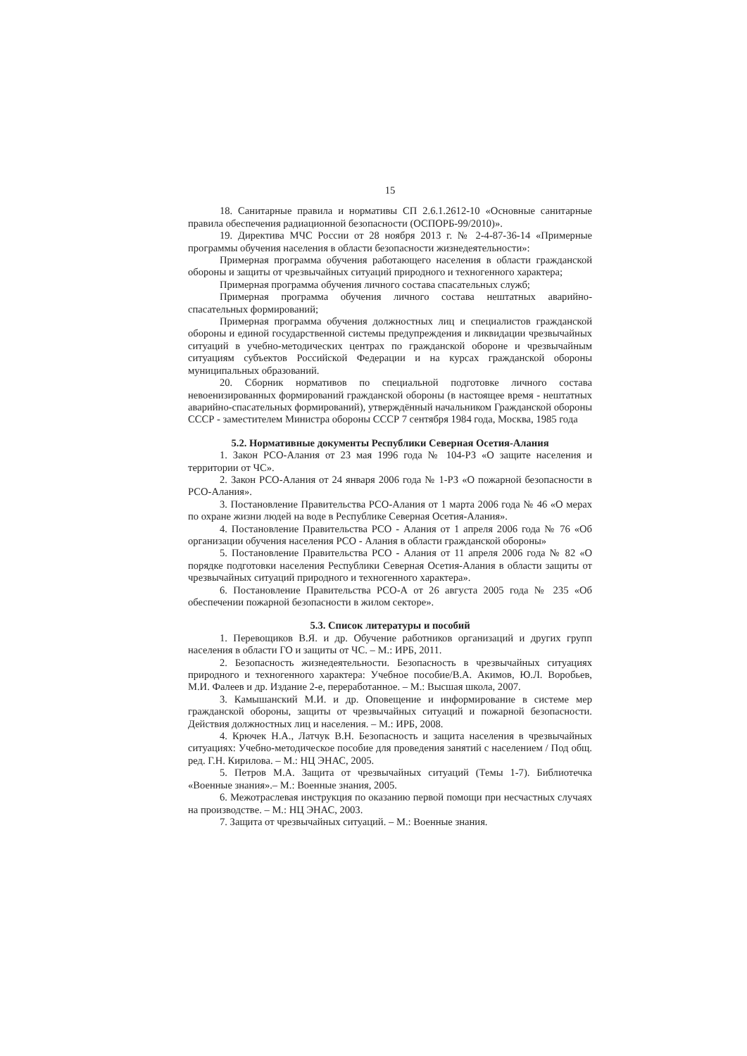15
18. Санитарные правила и нормативы СП 2.6.1.2612-10 «Основные санитарные правила обеспечения радиационной безопасности (ОСПОРБ-99/2010)».
19. Директива МЧС России от 28 ноября 2013 г. № 2-4-87-36-14 «Примерные программы обучения населения в области безопасности жизнедеятельности»:
Примерная программа обучения работающего населения в области гражданской обороны и защиты от чрезвычайных ситуаций природного и техногенного характера;
Примерная программа обучения личного состава спасательных служб;
Примерная программа обучения личного состава нештатных аварийно-спасательных формирований;
Примерная программа обучения должностных лиц и специалистов гражданской обороны и единой государственной системы предупреждения и ликвидации чрезвычайных ситуаций в учебно-методических центрах по гражданской обороне и чрезвычайным ситуациям субъектов Российской Федерации и на курсах гражданской обороны муниципальных образований.
20. Сборник нормативов по специальной подготовке личного состава невоенизированных формирований гражданской обороны (в настоящее время - нештатных аварийно-спасательных формирований), утверждённый начальником Гражданской обороны СССР - заместителем Министра обороны СССР 7 сентября 1984 года, Москва, 1985 года
5.2. Нормативные документы Республики Северная Осетия-Алания
1. Закон РСО-Алания от 23 мая 1996 года № 104-РЗ «О защите населения и территории от ЧС».
2. Закон РСО-Алания от 24 января 2006 года № 1-РЗ «О пожарной безопасности в РСО-Алания».
3. Постановление Правительства РСО-Алания от 1 марта 2006 года № 46 «О мерах по охране жизни людей на воде в Республике Северная Осетия-Алания».
4. Постановление Правительства РСО - Алания от 1 апреля 2006 года № 76 «Об организации обучения населения РСО - Алания в области гражданской обороны»
5. Постановление Правительства РСО - Алания от 11 апреля 2006 года № 82 «О порядке подготовки населения Республики Северная Осетия-Алания в области защиты от чрезвычайных ситуаций природного и техногенного характера».
6. Постановление Правительства РСО-А от 26 августа 2005 года № 235 «Об обеспечении пожарной безопасности в жилом секторе».
5.3. Список литературы и пособий
1. Перевощиков В.Я. и др. Обучение работников организаций и других групп населения в области ГО и защиты от ЧС. – М.: ИРБ, 2011.
2. Безопасность жизнедеятельности. Безопасность в чрезвычайных ситуациях природного и техногенного характера: Учебное пособие/В.А. Акимов, Ю.Л. Воробьев, М.И. Фалеев и др. Издание 2-е, переработанное. – М.: Высшая школа, 2007.
3. Камышанский М.И. и др. Оповещение и информирование в системе мер гражданской обороны, защиты от чрезвычайных ситуаций и пожарной безопасности. Действия должностных лиц и населения. – М.: ИРБ, 2008.
4. Крючек Н.А., Латчук В.Н. Безопасность и защита населения в чрезвычайных ситуациях: Учебно-методическое пособие для проведения занятий с населением / Под общ. ред. Г.Н. Кирилова. – М.: НЦ ЭНАС, 2005.
5. Петров М.А. Защита от чрезвычайных ситуаций (Темы 1-7). Библиотечка «Военные знания».– М.: Военные знания, 2005.
6. Межотраслевая инструкция по оказанию первой помощи при несчастных случаях на производстве. – М.: НЦ ЭНАС, 2003.
7. Защита от чрезвычайных ситуаций. – М.: Военные знания.